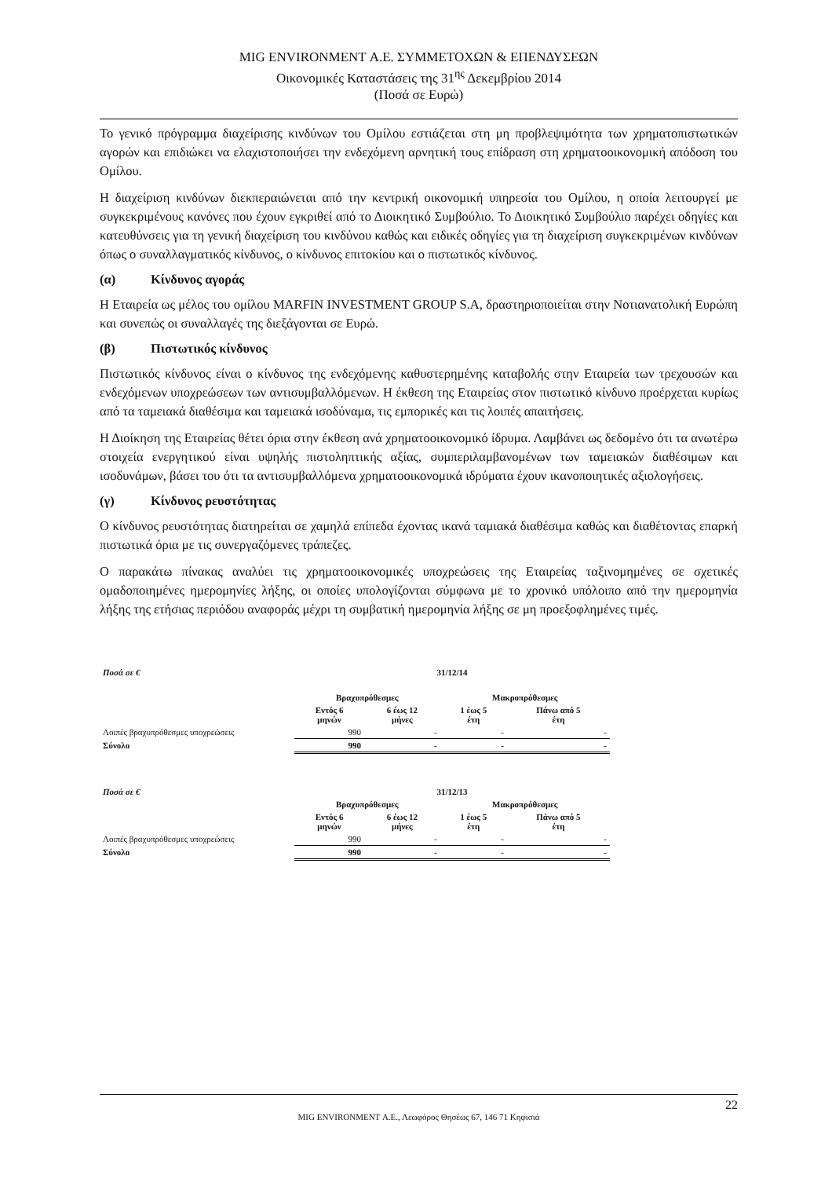MIG ENVIRONMENT Α.Ε. ΣΥΜΜΕΤΟΧΩΝ & ΕΠΕΝΔΥΣΕΩΝ
Οικονομικές Καταστάσεις της 31<sup>ης</sup> Δεκεμβρίου 2014
(Ποσά σε Ευρώ)
Το γενικό πρόγραμμα διαχείρισης κινδύνων του Ομίλου εστιάζεται στη μη προβλεψιμότητα των χρηματοπιστωτικών αγορών και επιδιώκει να ελαχιστοποιήσει την ενδεχόμενη αρνητική τους επίδραση στη χρηματοοικονομική απόδοση του Ομίλου.
Η διαχείριση κινδύνων διεκπεραιώνεται από την κεντρική οικονομική υπηρεσία του Ομίλου, η οποία λειτουργεί με συγκεκριμένους κανόνες που έχουν εγκριθεί από το Διοικητικό Συμβούλιο. Το Διοικητικό Συμβούλιο παρέχει οδηγίες και κατευθύνσεις για τη γενική διαχείριση του κινδύνου καθώς και ειδικές οδηγίες για τη διαχείριση συγκεκριμένων κινδύνων όπως ο συναλλαγματικός κίνδυνος, ο κίνδυνος επιτοκίου και ο πιστωτικός κίνδυνος.
(α) Κίνδυνος αγοράς
Η Εταιρεία ως μέλος του ομίλου MARFIN INVESTMENT GROUP S.A, δραστηριοποιείται στην Νοτιανατολική Ευρώπη και συνεπώς οι συναλλαγές της διεξάγονται σε Ευρώ.
(β) Πιστωτικός κίνδυνος
Πιστωτικός κίνδυνος είναι ο κίνδυνος της ενδεχόμενης καθυστερημένης καταβολής στην Εταιρεία των τρεχουσών και ενδεχόμενων υποχρεώσεων των αντισυμβαλλόμενων. Η έκθεση της Εταιρείας στον πιστωτικό κίνδυνο προέρχεται κυρίως από τα ταμειακά διαθέσιμα και ταμειακά ισοδύναμα, τις εμπορικές και τις λοιπές απαιτήσεις.
Η Διοίκηση της Εταιρείας θέτει όρια στην έκθεση ανά χρηματοοικονομικό ίδρυμα. Λαμβάνει ως δεδομένο ότι τα ανωτέρω στοιχεία ενεργητικού είναι υψηλής πιστοληπτικής αξίας, συμπεριλαμβανομένων των ταμειακών διαθέσιμων και ισοδυνάμων, βάσει του ότι τα αντισυμβαλλόμενα χρηματοοικονομικά ιδρύματα έχουν ικανοποιητικές αξιολογήσεις.
(γ) Κίνδυνος ρευστότητας
Ο κίνδυνος ρευστότητας διατηρείται σε χαμηλά επίπεδα έχοντας ικανά ταμιακά διαθέσιμα καθώς και διαθέτοντας επαρκή πιστωτικά όρια με τις συνεργαζόμενες τράπεζες.
Ο παρακάτω πίνακας αναλύει τις χρηματοοικονομικές υποχρεώσεις της Εταιρείας ταξινομημένες σε σχετικές ομαδοποιημένες ημερομηνίες λήξης, οι οποίες υπολογίζονται σύμφωνα με το χρονικό υπόλοιπο από την ημερομηνία λήξης της ετήσιας περιόδου αναφοράς μέχρι τη συμβατική ημερομηνία λήξης σε μη προεξοφλημένες τιμές.
| Ποσά σε € | 31/12/14 | | | |
| --- | --- | --- | --- | --- |
| | Βραχυπρόθεσμες | | Μακροπρόθεσμες | |
| | Εντός 6 μηνών | 6 έως 12 μήνες | 1 έως 5 έτη | Πάνω από 5 έτη |
| Λοιπές βραχυπρόθεσμες υποχρεώσεις | 990 | - | - | - |
| Σύνολο | 990 | - | - | - |
| Ποσά σε € | 31/12/13 | | | |
| --- | --- | --- | --- | --- |
| | Βραχυπρόθεσμες | | Μακροπρόθεσμες | |
| | Εντός 6 μηνών | 6 έως 12 μήνες | 1 έως 5 έτη | Πάνω από 5 έτη |
| Λοιπές βραχυπρόθεσμες υποχρεώσεις | 990 | - | - | - |
| Σύνολο | 990 | - | - | - |
22
MIG ENVIRONMENT Α.Ε., Λεωφόρος Θησέως 67, 146 71 Κηφισιά